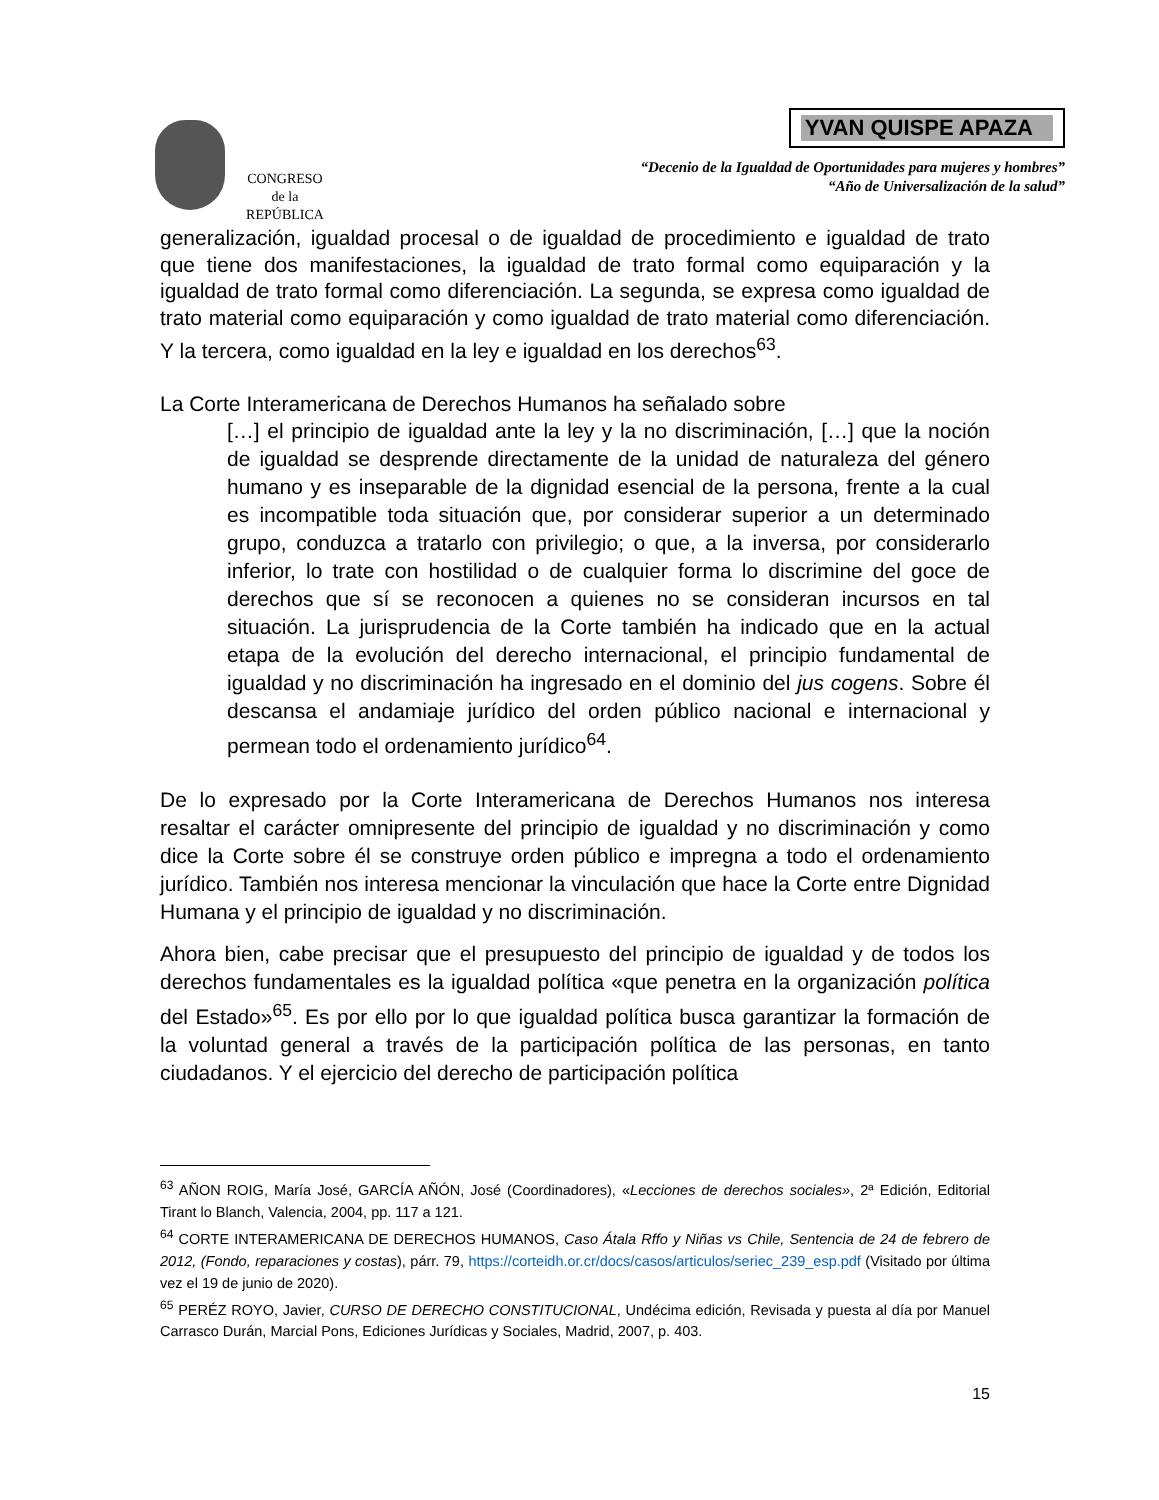CONGRESO
de la
REPÚBLICA
YVAN QUISPE APAZA
“Decenio de la Igualdad de Oportunidades para mujeres y hombres”
“Año de Universalización de la salud”
generalización, igualdad procesal o de igualdad de procedimiento e igualdad de trato que tiene dos manifestaciones, la igualdad de trato formal como equiparación y la igualdad de trato formal como diferenciación. La segunda, se expresa como igualdad de trato material como equiparación y como igualdad de trato material como diferenciación. Y la tercera, como igualdad en la ley e igualdad en los derechos<sup>63</sup>.
La Corte Interamericana de Derechos Humanos ha señalado sobre
[…] el principio de igualdad ante la ley y la no discriminación, […] que la noción de igualdad se desprende directamente de la unidad de naturaleza del género humano y es inseparable de la dignidad esencial de la persona, frente a la cual es incompatible toda situación que, por considerar superior a un determinado grupo, conduzca a tratarlo con privilegio; o que, a la inversa, por considerarlo inferior, lo trate con hostilidad o de cualquier forma lo discrimine del goce de derechos que sí se reconocen a quienes no se consideran incursos en tal situación. La jurisprudencia de la Corte también ha indicado que en la actual etapa de la evolución del derecho internacional, el principio fundamental de igualdad y no discriminación ha ingresado en el dominio del jus cogens. Sobre él descansa el andamiaje jurídico del orden público nacional e internacional y permean todo el ordenamiento jurídico<sup>64</sup>.
De lo expresado por la Corte Interamericana de Derechos Humanos nos interesa resaltar el carácter omnipresente del principio de igualdad y no discriminación y como dice la Corte sobre él se construye orden público e impregna a todo el ordenamiento jurídico. También nos interesa mencionar la vinculación que hace la Corte entre Dignidad Humana y el principio de igualdad y no discriminación.
Ahora bien, cabe precisar que el presupuesto del principio de igualdad y de todos los derechos fundamentales es la igualdad política «que penetra en la organización política del Estado»<sup>65</sup>. Es por ello por lo que igualdad política busca garantizar la formación de la voluntad general a través de la participación política de las personas, en tanto ciudadanos. Y el ejercicio del derecho de participación política
<sup>63</sup> AÑON ROIG, María José, GARCÍA AÑÓN, José (Coordinadores), «Lecciones de derechos sociales», 2ª Edición, Editorial Tirant lo Blanch, Valencia, 2004, pp. 117 a 121.
<sup>64</sup> CORTE INTERAMERICANA DE DERECHOS HUMANOS, Caso Átala Rffo y Niñas vs Chile, Sentencia de 24 de febrero de 2012, (Fondo, reparaciones y costas), párr. 79, https://corteidh.or.cr/docs/casos/articulos/seriec_239_esp.pdf (Visitado por última vez el 19 de junio de 2020).
<sup>65</sup> PERÉZ ROYO, Javier, CURSO DE DERECHO CONSTITUCIONAL, Undécima edición, Revisada y puesta al día por Manuel Carrasco Durán, Marcial Pons, Ediciones Jurídicas y Sociales, Madrid, 2007, p. 403.
15